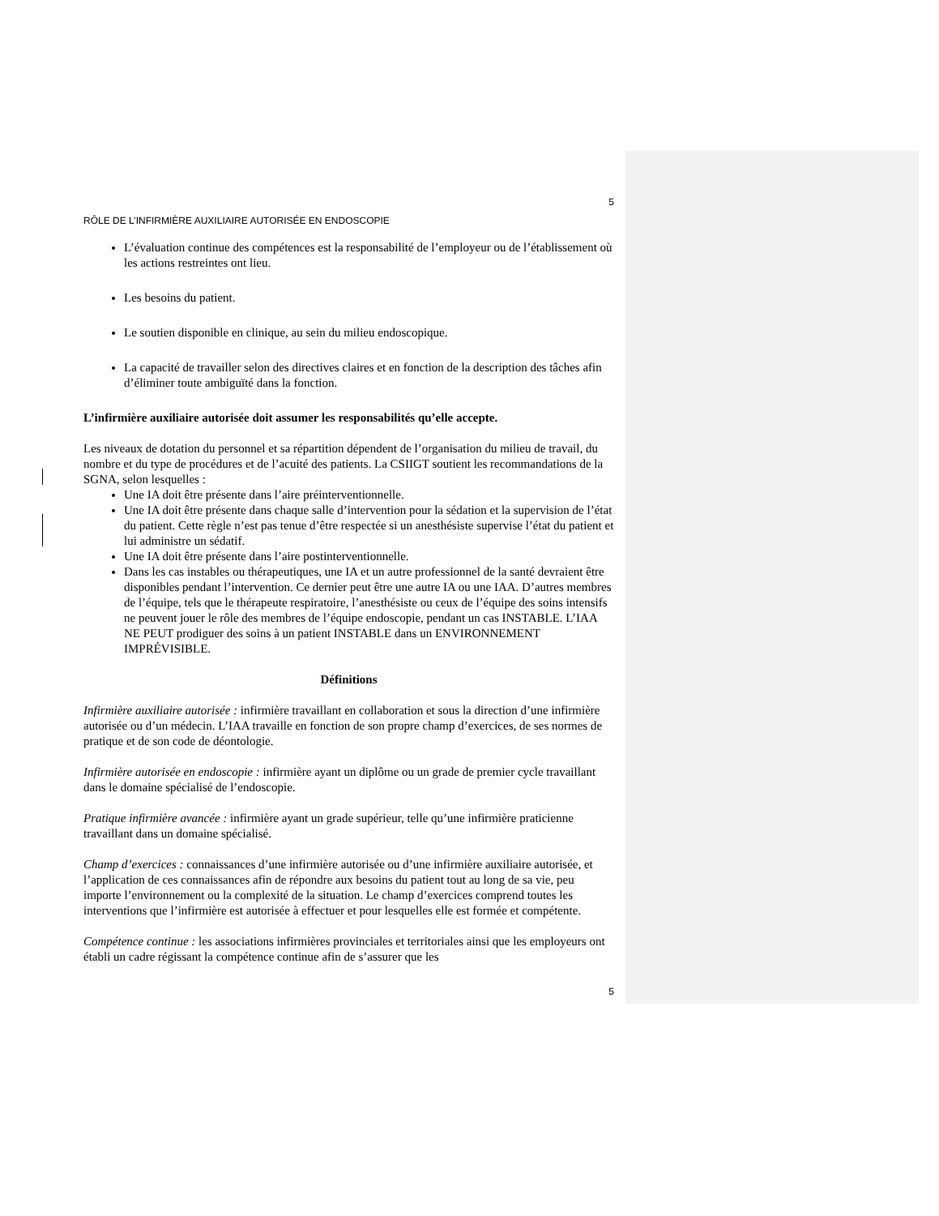5
RÔLE DE L’INFIRMIÈRE AUXILIAIRE AUTORISÉE EN ENDOSCOPIE
L’évaluation continue des compétences est la responsabilité de l’employeur ou de l’établissement où les actions restreintes ont lieu.
Les besoins du patient.
Le soutien disponible en clinique, au sein du milieu endoscopique.
La capacité de travailler selon des directives claires et en fonction de la description des tâches afin d’éliminer toute ambiguïté dans la fonction.
L’infirmière auxiliaire autorisée doit assumer les responsabilités qu’elle accepte.
Les niveaux de dotation du personnel et sa répartition dépendent de l’organisation du milieu de travail, du nombre et du type de procédures et de l’acuité des patients. La CSIIGT soutient les recommandations de la SGNA, selon lesquelles :
Une IA doit être présente dans l’aire préinterventionnelle.
Une IA doit être présente dans chaque salle d’intervention pour la sédation et la supervision de l’état du patient. Cette règle n’est pas tenue d’être respectée si un anesthésiste supervise l’état du patient et lui administre un sédatif.
Une IA doit être présente dans l’aire postinterventionnelle.
Dans les cas instables ou thérapeutiques, une IA et un autre professionnel de la santé devraient être disponibles pendant l’intervention. Ce dernier peut être une autre IA ou une IAA. D’autres membres de l’équipe, tels que le thérapeute respiratoire, l’anesthésiste ou ceux de l’équipe des soins intensifs ne peuvent jouer le rôle des membres de l’équipe endoscopie, pendant un cas INSTABLE. L’IAA NE PEUT prodiguer des soins à un patient INSTABLE dans un ENVIRONNEMENT IMPRÉVISIBLE.
Définitions
Infirmière auxiliaire autorisée : infirmière travaillant en collaboration et sous la direction d’une infirmière autorisée ou d’un médecin. L’IAA travaille en fonction de son propre champ d’exercices, de ses normes de pratique et de son code de déontologie.
Infirmière autorisée en endoscopie : infirmière ayant un diplôme ou un grade de premier cycle travaillant dans le domaine spécialisé de l’endoscopie.
Pratique infirmière avancée : infirmière ayant un grade supérieur, telle qu’une infirmière praticienne travaillant dans un domaine spécialisé.
Champ d’exercices : connaissances d’une infirmière autorisée ou d’une infirmière auxiliaire autorisée, et l’application de ces connaissances afin de répondre aux besoins du patient tout au long de sa vie, peu importe l’environnement ou la complexité de la situation. Le champ d’exercices comprend toutes les interventions que l’infirmière est autorisée à effectuer et pour lesquelles elle est formée et compétente.
Compétence continue : les associations infirmières provinciales et territoriales ainsi que les employeurs ont établi un cadre régissant la compétence continue afin de s’assurer que les
5